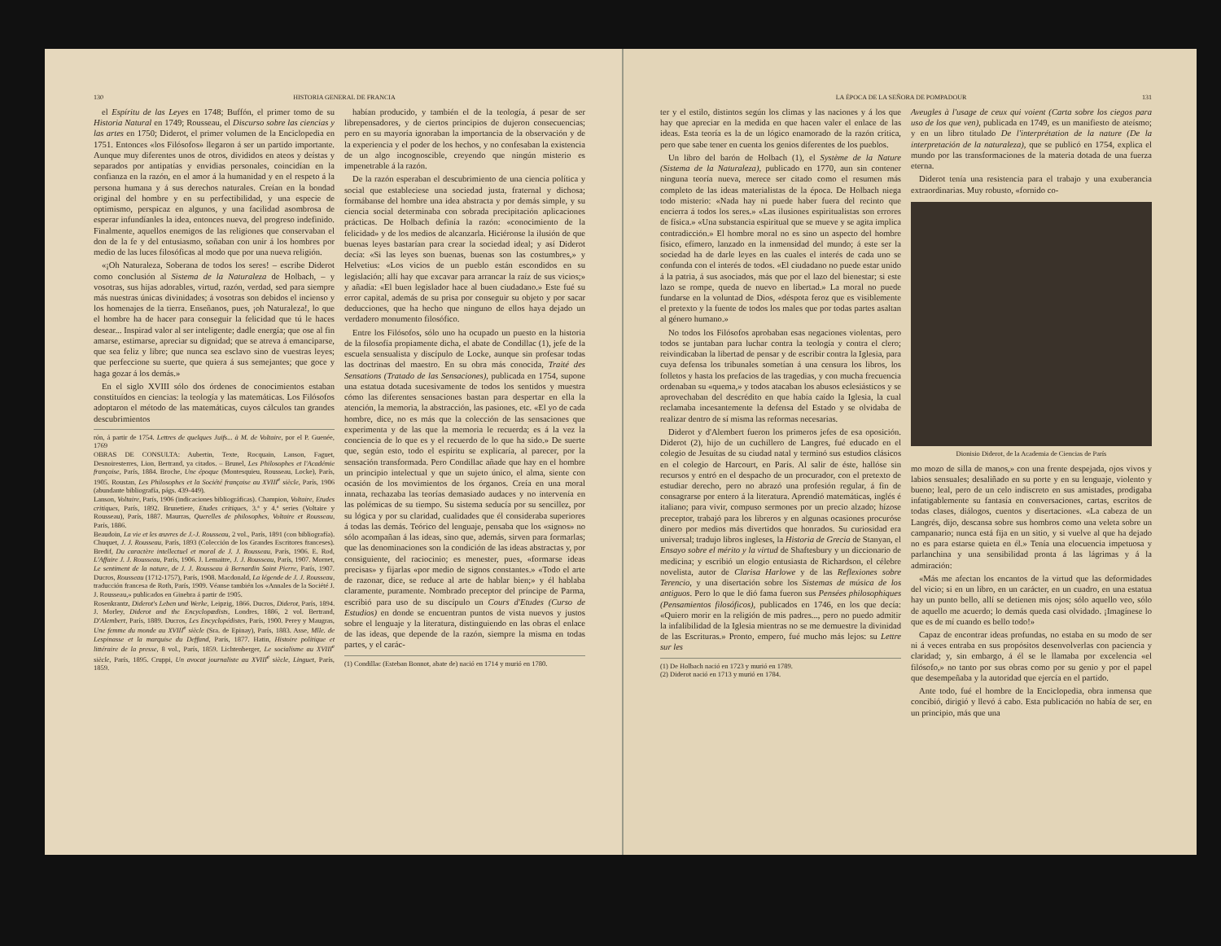130 HISTORIA GENERAL DE FRANCIA
el Espíritu de las Leyes en 1748; Buffón, el primer tomo de su Historia Natural en 1749; Rousseau, el Discurso sobre las ciencias y las artes en 1750; Diderot, el primer volumen de la Enciclopedia en 1751. Entonces «los Filósofos» llegaron á ser un partido importante. Aunque muy diferentes unos de otros, divididos en ateos y deístas y separados por antipatías y envidias personales, coincidían en la confianza en la razón, en el amor á la humanidad y en el respeto á la persona humana y á sus derechos naturales. Creían en la bondad original del hombre y en su perfectibilidad, y una especie de optimismo, perspicaz en algunos, y una facilidad asombrosa de esperar infundíanles la idea, entonces nueva, del progreso indefinido. Finalmente, aquellos enemigos de las religiones que conservaban el don de la fe y del entusiasmo, soñaban con unir á los hombres por medio de las luces filosóficas al modo que por una nueva religión.
«¡Oh Naturaleza, Soberana de todos los seres! – escribe Diderot como conclusión al Sistema de la Naturaleza de Holbach, – y vosotras, sus hijas adorables, virtud, razón, verdad, sed para siempre más nuestras únicas divinidades; á vosotras son debidos el incienso y los homenajes de la tierra. Enseñanos, pues, ¡oh Naturaleza!, lo que el hombre ha de hacer para conseguir la felicidad que tú le haces desear... Inspirad valor al ser inteligente; dadle energía; que ose al fin amarse, estimarse, apreciar su dignidad; que se atreva á emanciparse, que sea feliz y libre; que nunca sea esclavo sino de vuestras leyes; que perfeccione su suerte, que quiera á sus semejantes; que goce y haga gozar á los demás.»
En el siglo XVIII sólo dos órdenes de conocimientos estaban constituídos en ciencias: la teología y las matemáticas. Los Filósofos adoptaron el método de las matemáticas, cuyos cálculos tan grandes descubrimientos
rón, á partir de 1754. Lettres de quelques Juifs... à M. de Voltaire, por el P. Guenée, 1769
OBRAS DE CONSULTA: Aubertin, Texte, Rocquain, Lanson, Faguet, Desnoiresterres, Lion, Bertrand, ya citados. – Brunel, Les Philosophes et l'Académie française, París, 1884. Broche, Une époque (Montesquieu, Rousseau, Locke), París, 1905. Roustan, Les Philosophes et la Société française au XVIII<sup>e</sup> siècle, París, 1906 (abundante bibliografía, págs. 439-449).
Lanson, Voltaire, París, 1906 (indicaciones bibliográficas). Champion, Voltaire, Etudes critiques, París, 1892. Brunetiere, Etudes critiques, 3.ª y 4.ª series (Voltaire y Rousseau), París, 1887. Maurras, Querelles de philosophes, Voltaire et Rousseau, París, 1886.
Beaudoin, La vie et les œuvres de J.-J. Rousseau, 2 vol., París, 1891 (con bibliografía). Chuquet, J. J. Rousseau, París, 1893 (Colección de los Grandes Escritores franceses). Bredif, Du caractère intellectuel et moral de J. J. Rousseau, París, 1906. E. Rod, L'Affaire J. J. Rousseau, París, 1906. J. Lemaitre, J. J. Rousseau, París, 1907. Mornet, Le sentiment de la nature, de J. J. Rousseau à Bernardin Saint Pierre, París, 1907. Ducros, Rousseau (1712-1757), París, 1908. Macdonald, La légende de J. J. Rousseau, traducción francesa de Roth, París, 1909. Véanse también los «Annales de la Société J. J. Rousseau,» publicados en Ginebra á partir de 1905.
Rosenkrantz, Diderot's Leben und Werke, Leipzig, 1866. Ducros, Diderot, París, 1894. J. Morley, Diderot and the Encyclopædists, Londres, 1886, 2 vol. Bertrand, D'Alembert, París, 1889. Ducros, Les Encyclopédistes, París, 1900. Perey y Maugras, Une femme du monde au XVIII<sup>e</sup> siècle (Sra. de Epinay), París, 1883. Asse, Mlle. de Lespinasse et la marquise du Deffand, París, 1877. Hatin, Histoire politique et littéraire de la presse, 8 vol., París, 1859. Lichtenberger, Le socialisme au XVIII<sup>e</sup> siècle, París, 1895. Cruppi, Un avocat journaliste au XVIII<sup>e</sup> siècle, Linguet, París, 1859.
habían producido, y también el de la teología, á pesar de ser librepensadores, y de ciertos principios de dujeron consecuencias; pero en su mayoría ignoraban la importancia de la observación y de la experiencia y el poder de los hechos, y no confesaban la existencia de un algo incognoscible, creyendo que ningún misterio es impenetrable á la razón.
De la razón esperaban el descubrimiento de una ciencia política y social que estableciese una sociedad justa, fraternal y dichosa; formábanse del hombre una idea abstracta y por demás simple, y su ciencia social determinaba con sobrada precipitación aplicaciones prácticas. De Holbach definía la razón: «conocimiento de la felicidad» y de los medios de alcanzarla. Hiciéronse la ilusión de que buenas leyes bastarían para crear la sociedad ideal; y así Diderot decía: «Si las leyes son buenas, buenas son las costumbres,» y Helvetius: «Los vicios de un pueblo están escondidos en su legislación; allí hay que excavar para arrancar la raíz de sus vicios;» y añadía: «El buen legislador hace al buen ciudadano.» Este fué su error capital, además de su prisa por conseguir su objeto y por sacar deducciones, que ha hecho que ninguno de ellos haya dejado un verdadero monumento filosófico.
Entre los Filósofos, sólo uno ha ocupado un puesto en la historia de la filosofía propiamente dicha, el abate de Condillac (1), jefe de la escuela sensualista y discípulo de Locke, aunque sin profesar todas las doctrinas del maestro. En su obra más conocida, Traité des Sensations (Tratado de las Sensaciones), publicada en 1754, supone una estatua dotada sucesivamente de todos los sentidos y muestra cómo las diferentes sensaciones bastan para despertar en ella la atención, la memoria, la abstracción, las pasiones, etc. «El yo de cada hombre, dice, no es más que la colección de las sensaciones que experimenta y de las que la memoria le recuerda; es á la vez la conciencia de lo que es y el recuerdo de lo que ha sido.» De suerte que, según esto, todo el espíritu se explicaría, al parecer, por la sensación transformada. Pero Condillac añade que hay en el hombre un principio intelectual y que un sujeto único, el alma, siente con ocasión de los movimientos de los órganos. Creía en una moral innata, rechazaba las teorías demasiado audaces y no intervenía en las polémicas de su tiempo. Su sistema seducía por su sencillez, por su lógica y por su claridad, cualidades que él consideraba superiores á todas las demás. Teórico del lenguaje, pensaba que los «signos» no sólo acompañan á las ideas, sino que, además, sirven para formarlas; que las denominaciones son la condición de las ideas abstractas y, por consiguiente, del raciocinio; es menester, pues, «formarse ideas precisas» y fijarlas «por medio de signos constantes.» «Todo el arte de razonar, dice, se reduce al arte de hablar bien;» y él hablaba claramente, puramente. Nombrado preceptor del príncipe de Parma, escribió para uso de su discípulo un Cours d'Etudes (Curso de Estudios) en donde se encuentran puntos de vista nuevos y justos sobre el lenguaje y la literatura, distinguiendo en las obras el enlace de las ideas, que depende de la razón, siempre la misma en todas partes, y el carác-
(1) Condillac (Esteban Bonnot, abate de) nació en 1714 y murió en 1780.
LA ÉPOCA DE LA SEÑORA DE POMPADOUR 131
ter y el estilo, distintos según los climas y las naciones y á los que hay que apreciar en la medida en que hacen valer el enlace de las ideas. Esta teoría es la de un lógico enamorado de la razón crítica, pero que sabe tener en cuenta los genios diferentes de los pueblos.
Un libro del barón de Holbach (1), el Système de la Nature (Sistema de la Naturaleza), publicado en 1770, aun sin contener ninguna teoría nueva, merece ser citado como el resumen más completo de las ideas materialistas de la época. De Holbach niega todo misterio: «Nada hay ni puede haber fuera del recinto que encierra á todos los seres.» «Las ilusiones espiritualistas son errores de física.» «Una substancia espiritual que se mueve y se agita implica contradicción.» El hombre moral no es sino un aspecto del hombre físico, efímero, lanzado en la inmensidad del mundo; á este ser la sociedad ha de darle leyes en las cuales el interés de cada uno se confunda con el interés de todos. «El ciudadano no puede estar unido á la patria, á sus asociados, más que por el lazo del bienestar; si este lazo se rompe, queda de nuevo en libertad.» La moral no puede fundarse en la voluntad de Dios, «déspota feroz que es visiblemente el pretexto y la fuente de todos los males que por todas partes asaltan al género humano.»
No todos los Filósofos aprobaban esas negaciones violentas, pero todos se juntaban para luchar contra la teología y contra el clero; reivindicaban la libertad de pensar y de escribir contra la Iglesia, para cuya defensa los tribunales sometían á una censura los libros, los folletos y hasta los prefacios de las tragedias, y con mucha frecuencia ordenaban su «quema,» y todos atacaban los abusos eclesiásticos y se aprovechaban del descrédito en que había caído la Iglesia, la cual reclamaba incesantemente la defensa del Estado y se olvidaba de realizar dentro de sí misma las reformas necesarias.
Diderot y d'Alembert fueron los primeros jefes de esa oposición. Diderot (2), hijo de un cuchillero de Langres, fué educado en el colegio de Jesuítas de su ciudad natal y terminó sus estudios clásicos en el colegio de Harcourt, en París. Al salir de éste, hallóse sin recursos y entró en el despacho de un procurador, con el pretexto de estudiar derecho, pero no abrazó una profesión regular, á fin de consagrarse por entero á la literatura. Aprendió matemáticas, inglés é italiano; para vivir, compuso sermones por un precio alzado; hízose preceptor, trabajó para los libreros y en algunas ocasiones procuróse dinero por medios más divertidos que honrados. Su curiosidad era universal; tradujo libros ingleses, la Historia de Grecia de Stanyan, el Ensayo sobre el mérito y la virtud de Shaftesbury y un diccionario de medicina; y escribió un elogio entusiasta de Richardson, el célebre novelista, autor de Clarisa Harlowe y de las Reflexiones sobre Terencio, y una disertación sobre los Sistemas de música de los antiguos. Pero lo que le dió fama fueron sus Pensées philosophiques (Pensamientos filosóficos), publicados en 1746, en los que decía: «Quiero morir en la religión de mis padres..., pero no puedo admitir la infalibilidad de la Iglesia mientras no se me demuestre la divinidad de las Escrituras.» Pronto, empero, fué mucho más lejos: su Lettre sur les
(1) De Holbach nació en 1723 y murió en 1789.
(2) Diderot nació en 1713 y murió en 1784.
Aveugles à l'usage de ceux qui voient (Carta sobre los ciegos para uso de los que ven), publicada en 1749, es un manifiesto de ateísmo; y en un libro titulado De l'interprétation de la nature (De la interpretación de la naturaleza), que se publicó en 1754, explica el mundo por las transformaciones de la materia dotada de una fuerza eterna.
Diderot tenía una resistencia para el trabajo y una exuberancia extraordinarias. Muy robusto, «fornido co-
Dionisio Diderot, de la Academia de Ciencias de París
mo mozo de silla de manos,» con una frente despejada, ojos vivos y labios sensuales; desaliñado en su porte y en su lenguaje, violento y bueno; leal, pero de un celo indiscreto en sus amistades, prodigaba infatigablemente su fantasía en conversaciones, cartas, escritos de todas clases, diálogos, cuentos y disertaciones. «La cabeza de un Langrés, dijo, descansa sobre sus hombros como una veleta sobre un campanario; nunca está fija en un sitio, y si vuelve al que ha dejado no es para estarse quieta en él.» Tenía una elocuencia impetuosa y parlanchina y una sensibilidad pronta á las lágrimas y á la admiración:
«Más me afectan los encantos de la virtud que las deformidades del vicio; si en un libro, en un carácter, en un cuadro, en una estatua hay un punto bello, allí se detienen mis ojos; sólo aquello veo, sólo de aquello me acuerdo; lo demás queda casi olvidado. ¡Imagínese lo que es de mí cuando es bello todo!»
Capaz de encontrar ideas profundas, no estaba en su modo de ser ni á veces entraba en sus propósitos desenvolverlas con paciencia y claridad; y, sin embargo, á él se le llamaba por excelencia «el filósofo,» no tanto por sus obras como por su genio y por el papel que desempeñaba y la autoridad que ejercía en el partido.
Ante todo, fué el hombre de la Enciclopedia, obra inmensa que concibió, dirigió y llevó á cabo. Esta publicación no había de ser, en un principio, más que una